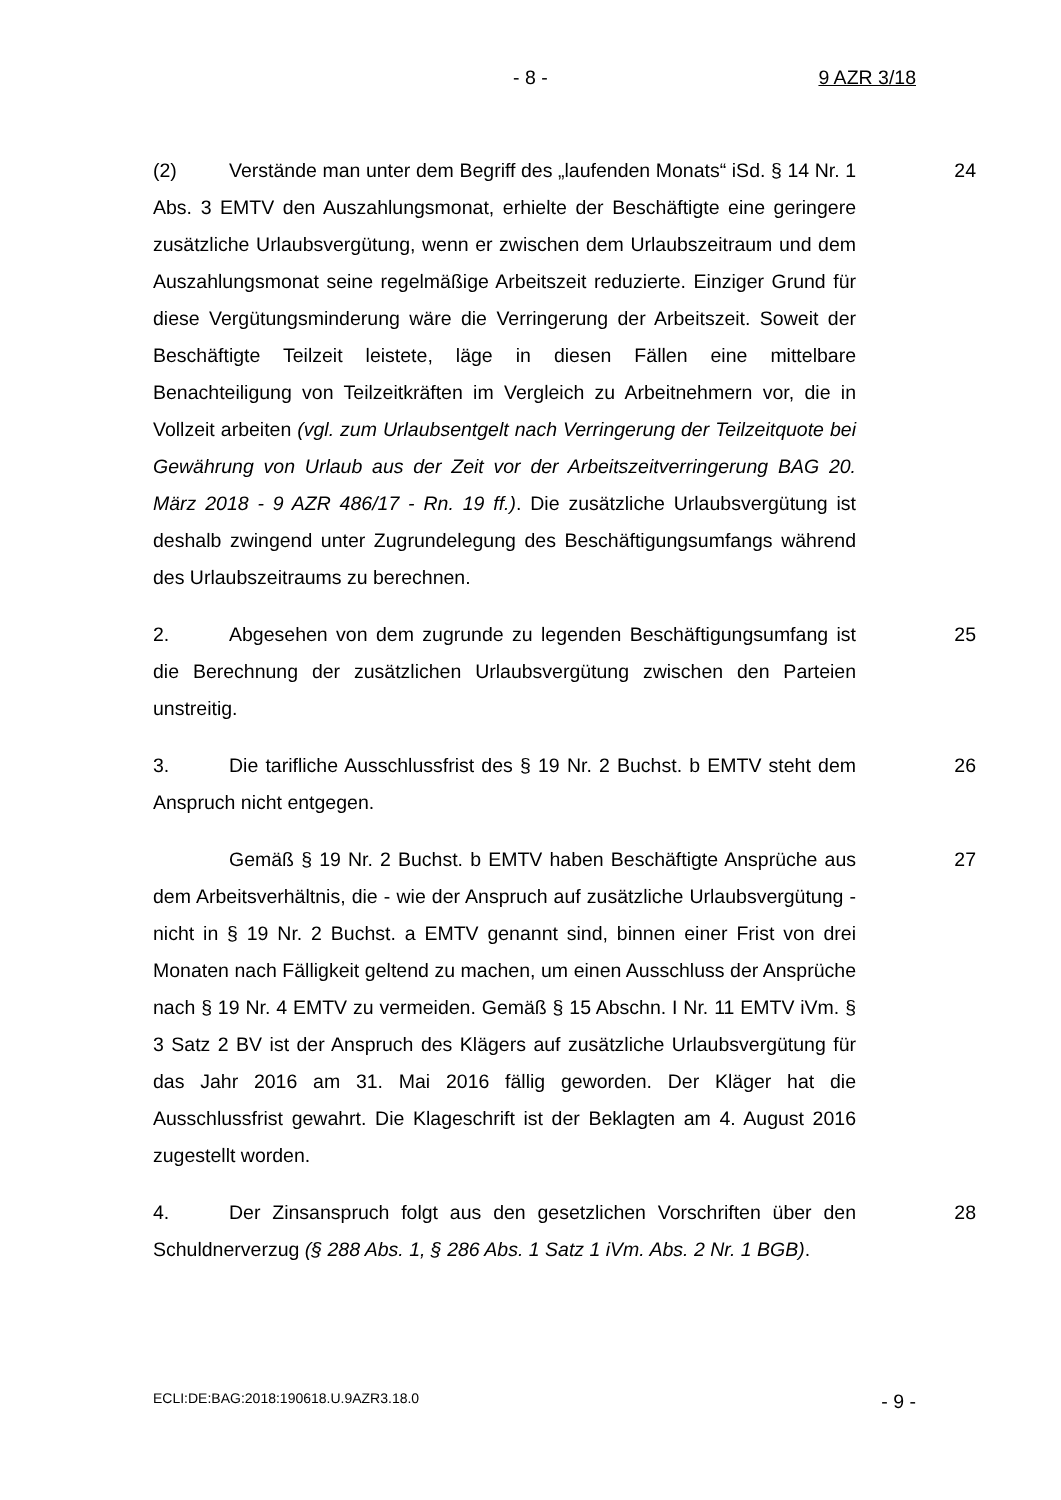- 8 - 9 AZR 3/18
(2) Verstände man unter dem Begriff des „laufenden Monats“ iSd. § 14 Nr. 1 Abs. 3 EMTV den Auszahlungsmonat, erhielte der Beschäftigte eine geringere zusätzliche Urlaubsvergütung, wenn er zwischen dem Urlaubszeitraum und dem Auszahlungsmonat seine regelmäßige Arbeitszeit reduzierte. Einziger Grund für diese Vergütungsminderung wäre die Verringerung der Arbeitszeit. Soweit der Beschäftigte Teilzeit leistete, läge in diesen Fällen eine mittelbare Benachteiligung von Teilzeitkräften im Vergleich zu Arbeitnehmern vor, die in Vollzeit arbeiten (vgl. zum Urlaubsentgelt nach Verringerung der Teilzeitquote bei Gewährung von Urlaub aus der Zeit vor der Arbeitszeitverringerung BAG 20. März 2018 - 9 AZR 486/17 - Rn. 19 ff.). Die zusätzliche Urlaubsvergütung ist deshalb zwingend unter Zugrundelegung des Beschäftigungsumfangs während des Urlaubszeitraums zu berechnen.
24
2. Abgesehen von dem zugrunde zu legenden Beschäftigungsumfang ist die Berechnung der zusätzlichen Urlaubsvergütung zwischen den Parteien unstreitig.
25
3. Die tarifliche Ausschlussfrist des § 19 Nr. 2 Buchst. b EMTV steht dem Anspruch nicht entgegen.
26
Gemäß § 19 Nr. 2 Buchst. b EMTV haben Beschäftigte Ansprüche aus dem Arbeitsverhältnis, die - wie der Anspruch auf zusätzliche Urlaubsvergütung - nicht in § 19 Nr. 2 Buchst. a EMTV genannt sind, binnen einer Frist von drei Monaten nach Fälligkeit geltend zu machen, um einen Ausschluss der Ansprüche nach § 19 Nr. 4 EMTV zu vermeiden. Gemäß § 15 Abschn. I Nr. 11 EMTV iVm. § 3 Satz 2 BV ist der Anspruch des Klägers auf zusätzliche Urlaubsvergütung für das Jahr 2016 am 31. Mai 2016 fällig geworden. Der Kläger hat die Ausschlussfrist gewahrt. Die Klageschrift ist der Beklagten am 4. August 2016 zugestellt worden.
27
4. Der Zinsanspruch folgt aus den gesetzlichen Vorschriften über den Schuldnerverzug (§ 288 Abs. 1, § 286 Abs. 1 Satz 1 iVm. Abs. 2 Nr. 1 BGB).
28
ECLI:DE:BAG:2018:190618.U.9AZR3.18.0 - 9 -